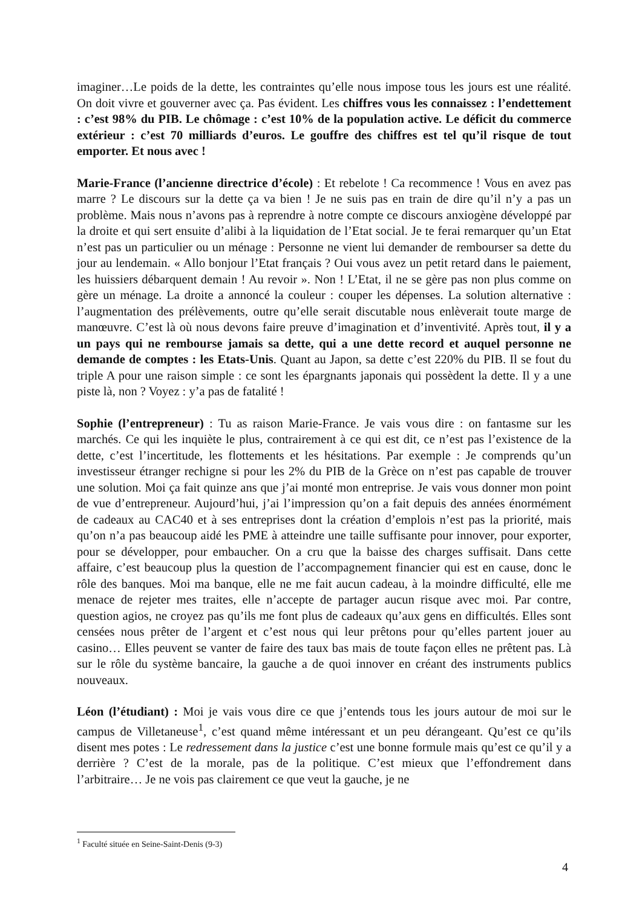imaginer…Le poids de la dette, les contraintes qu’elle nous impose tous les jours est une réalité. On doit vivre et gouverner avec ça. Pas évident. Les chiffres vous les connaissez : l’endettement : c’est 98% du PIB. Le chômage : c’est 10% de la population active. Le déficit du commerce extérieur : c’est 70 milliards d’euros. Le gouffre des chiffres est tel qu’il risque de tout emporter. Et nous avec !
Marie-France (l’ancienne directrice d’école) : Et rebelote ! Ca recommence ! Vous en avez pas marre ? Le discours sur la dette ça va bien ! Je ne suis pas en train de dire qu’il n’y a pas un problème. Mais nous n’avons pas à reprendre à notre compte ce discours anxiogène développé par la droite et qui sert ensuite d’alibi à la liquidation de l’Etat social. Je te ferai remarquer qu’un Etat n’est pas un particulier ou un ménage : Personne ne vient lui demander de rembourser sa dette du jour au lendemain. « Allo bonjour l’Etat français ? Oui vous avez un petit retard dans le paiement, les huissiers débarquent demain ! Au revoir ». Non ! L’Etat, il ne se gère pas non plus comme on gère un ménage. La droite a annoncé la couleur : couper les dépenses. La solution alternative : l’augmentation des prélèvements, outre qu’elle serait discutable nous enlèverait toute marge de manœuvre. C’est là où nous devons faire preuve d’imagination et d’inventivité. Après tout, il y a un pays qui ne rembourse jamais sa dette, qui a une dette record et auquel personne ne demande de comptes : les Etats-Unis. Quant au Japon, sa dette c’est 220% du PIB. Il se fout du triple A pour une raison simple : ce sont les épargnants japonais qui possèdent la dette. Il y a une piste là, non ? Voyez : y’a pas de fatalité !
Sophie (l’entrepreneur) : Tu as raison Marie-France. Je vais vous dire : on fantasme sur les marchés. Ce qui les inquiète le plus, contrairement à ce qui est dit, ce n’est pas l’existence de la dette, c’est l’incertitude, les flottements et les hésitations. Par exemple : Je comprends qu’un investisseur étranger rechigne si pour les 2% du PIB de la Grèce on n’est pas capable de trouver une solution. Moi ça fait quinze ans que j’ai monté mon entreprise. Je vais vous donner mon point de vue d’entrepreneur. Aujourd’hui, j’ai l’impression qu’on a fait depuis des années énormément de cadeaux au CAC40 et à ses entreprises dont la création d’emplois n’est pas la priorité, mais qu’on n’a pas beaucoup aidé les PME à atteindre une taille suffisante pour innover, pour exporter, pour se développer, pour embaucher. On a cru que la baisse des charges suffisait. Dans cette affaire, c’est beaucoup plus la question de l’accompagnement financier qui est en cause, donc le rôle des banques. Moi ma banque, elle ne me fait aucun cadeau, à la moindre difficulté, elle me menace de rejeter mes traites, elle n’accepte de partager aucun risque avec moi. Par contre, question agios, ne croyez pas qu’ils me font plus de cadeaux qu’aux gens en difficultés. Elles sont censées nous prêter de l’argent et c’est nous qui leur prêtons pour qu’elles partent jouer au casino… Elles peuvent se vanter de faire des taux bas mais de toute façon elles ne prêtent pas. Là sur le rôle du système bancaire, la gauche a de quoi innover en créant des instruments publics nouveaux.
Léon (l’étudiant) : Moi je vais vous dire ce que j’entends tous les jours autour de moi sur le campus de Villetaneuse<sup>1</sup>, c’est quand même intéressant et un peu dérangeant. Qu’est ce qu’ils disent mes potes : Le redressement dans la justice c’est une bonne formule mais qu’est ce qu’il y a derrière ? C’est de la morale, pas de la politique. C’est mieux que l’effondrement dans l’arbitraire… Je ne vois pas clairement ce que veut la gauche, je ne
<sup>1</sup> Faculté située en Seine-Saint-Denis (9-3)
4